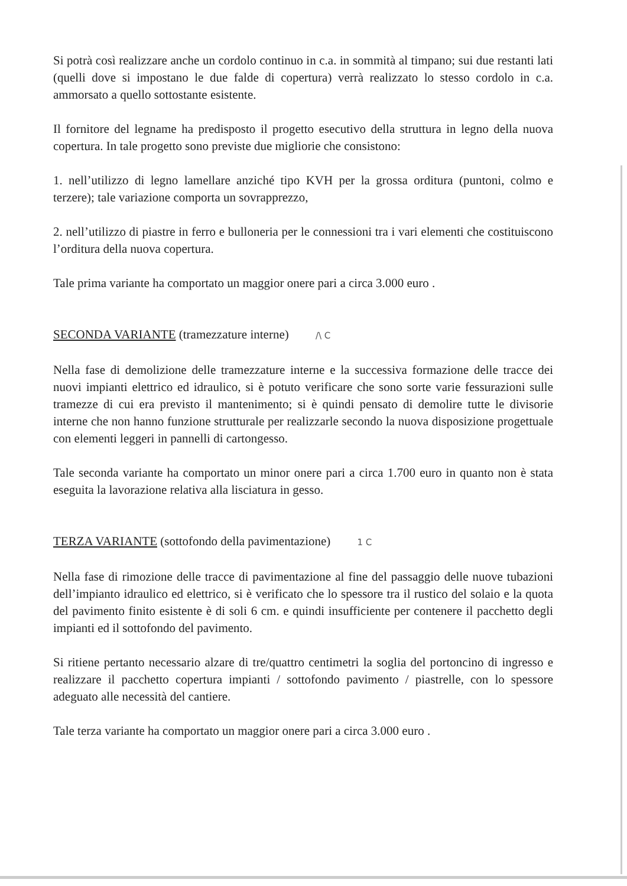Si potrà così realizzare anche un cordolo continuo in c.a. in sommità al timpano; sui due restanti lati (quelli dove si impostano le due falde di copertura) verrà realizzato lo stesso cordolo in c.a. ammorsato a quello sottostante esistente.
Il fornitore del legname ha predisposto il progetto esecutivo della struttura in legno della nuova copertura. In tale progetto sono previste due migliorie che consistono:
1. nell’utilizzo di legno lamellare anziché tipo KVH per la grossa orditura (puntoni, colmo e terzere); tale variazione comporta un sovrapprezzo,
2. nell’utilizzo di piastre in ferro e bulloneria per le connessioni tra i vari elementi che costituiscono l’orditura della nuova copertura.
Tale prima variante ha comportato un maggior onere pari a circa 3.000 euro .
SECONDA VARIANTE (tramezzature interne) /\ C
Nella fase di demolizione delle tramezzature interne e la successiva formazione delle tracce dei nuovi impianti elettrico ed idraulico, si è potuto verificare che sono sorte varie fessurazioni sulle tramezze di cui era previsto il mantenimento; si è quindi pensato di demolire tutte le divisorie interne che non hanno funzione strutturale per realizzarle secondo la nuova disposizione progettuale con elementi leggeri in pannelli di cartongesso.
Tale seconda variante ha comportato un minor onere pari a circa 1.700 euro in quanto non è stata eseguita la lavorazione relativa alla lisciatura in gesso.
TERZA VARIANTE (sottofondo della pavimentazione) 1 C
Nella fase di rimozione delle tracce di pavimentazione al fine del passaggio delle nuove tubazioni dell’impianto idraulico ed elettrico, si è verificato che lo spessore tra il rustico del solaio e la quota del pavimento finito esistente è di soli 6 cm. e quindi insufficiente per contenere il pacchetto degli impianti ed il sottofondo del pavimento.
Si ritiene pertanto necessario alzare di tre/quattro centimetri la soglia del portoncino di ingresso e realizzare il pacchetto copertura impianti / sottofondo pavimento / piastrelle, con lo spessore adeguato alle necessità del cantiere.
Tale terza variante ha comportato un maggior onere pari a circa 3.000 euro .